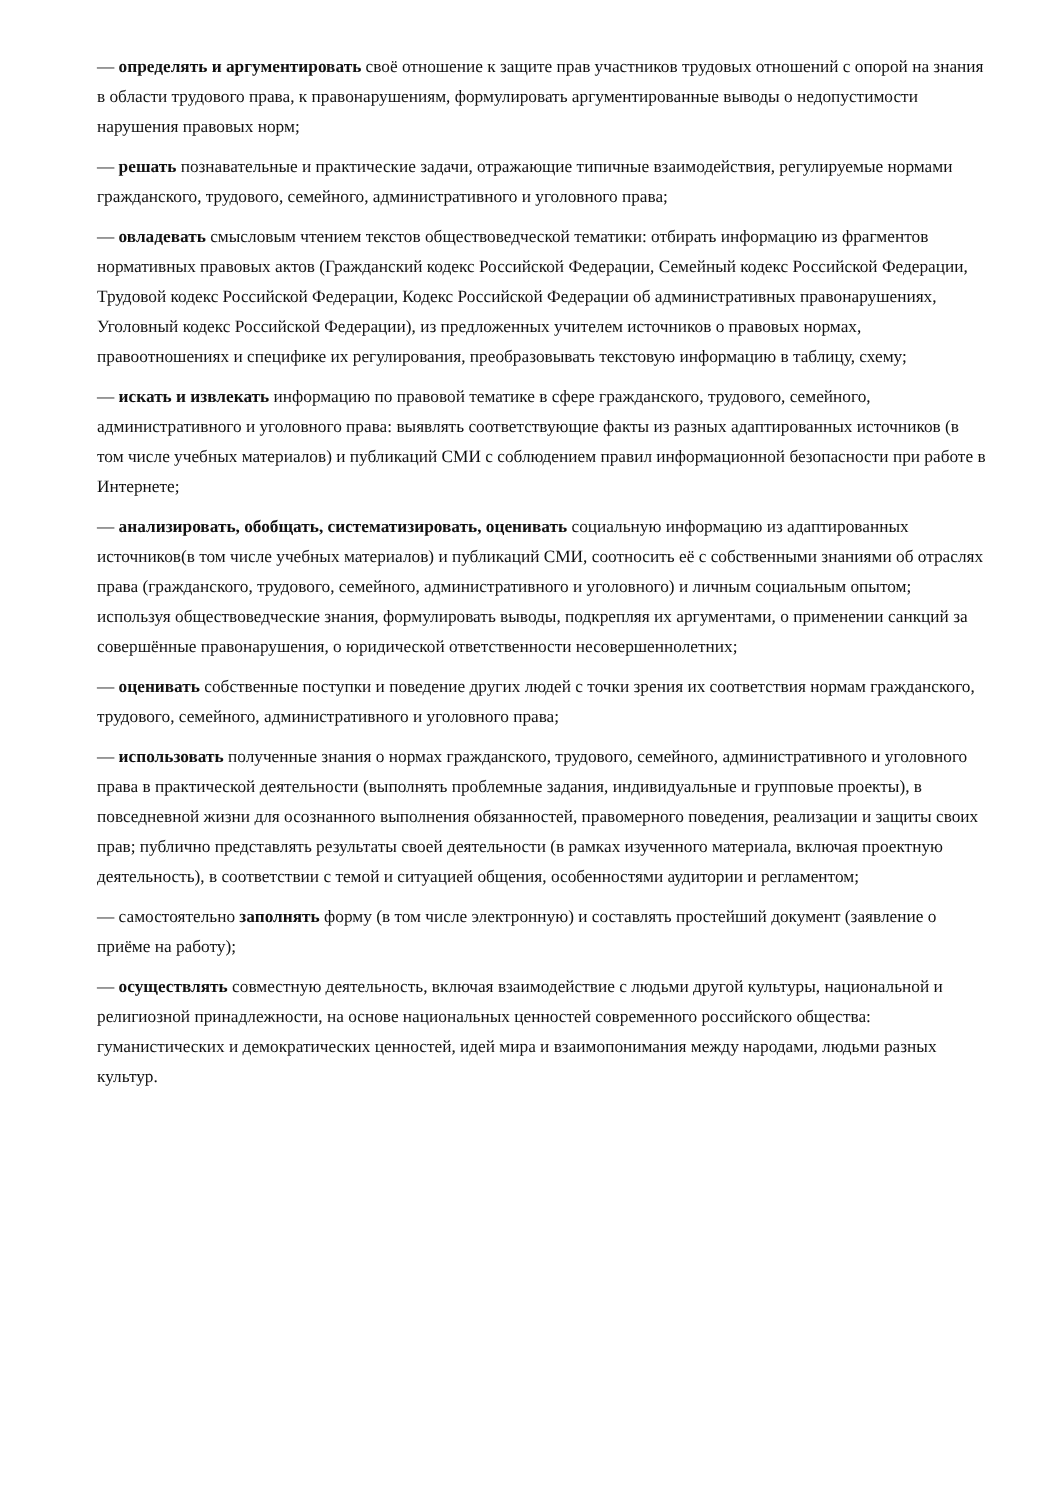— определять и аргументировать своё отношение к защите прав участников трудовых отношений с опорой на знания в области трудового права, к правонарушениям, формулировать аргументированные выводы о недопустимости нарушения правовых норм;
— решать познавательные и практические задачи, отражающие типичные взаимодействия, регулируемые нормами гражданского, трудового, семейного, административного и уголовного права;
— овладевать смысловым чтением текстов обществоведческой тематики: отбирать информацию из фрагментов нормативных правовых актов (Гражданский кодекс Российской Федерации, Семейный кодекс Российской Федерации, Трудовой кодекс Российской Федерации, Кодекс Российской Федерации об административных правонарушениях, Уголовный кодекс Российской Федерации), из предложенных учителем источников о правовых нормах, правоотношениях и специфике их регулирования, преобразовывать текстовую информацию в таблицу, схему;
— искать и извлекать информацию по правовой тематике в сфере гражданского, трудового, семейного, административного и уголовного права: выявлять соответствующие факты из разных адаптированных источников (в том числе учебных материалов) и публикаций СМИ с соблюдением правил информационной безопасности при работе в Интернете;
— анализировать, обобщать, систематизировать, оценивать социальную информацию из адаптированных источников(в том числе учебных материалов) и публикаций СМИ, соотносить её с собственными знаниями об отраслях права (гражданского, трудового, семейного, административного и уголовного) и личным социальным опытом; используя обществоведческие знания, формулировать выводы, подкрепляя их аргументами, о применении санкций за совершённые правонарушения, о юридической ответственности несовершеннолетних;
— оценивать собственные поступки и поведение других людей с точки зрения их соответствия нормам гражданского, трудового, семейного, административного и уголовного права;
— использовать полученные знания о нормах гражданского, трудового, семейного, административного и уголовного права в практической деятельности (выполнять проблемные задания, индивидуальные и групповые проекты), в повседневной жизни для осознанного выполнения обязанностей, правомерного поведения, реализации и защиты своих прав; публично представлять результаты своей деятельности (в рамках изученного материала, включая проектную деятельность), в соответствии с темой и ситуацией общения, особенностями аудитории и регламентом;
— самостоятельно заполнять форму (в том числе электронную) и составлять простейший документ (заявление о приёме на работу);
— осуществлять совместную деятельность, включая взаимодействие с людьми другой культуры, национальной и религиозной принадлежности, на основе национальных ценностей современного российского общества: гуманистических и демократических ценностей, идей мира и взаимопонимания между народами, людьми разных культур.